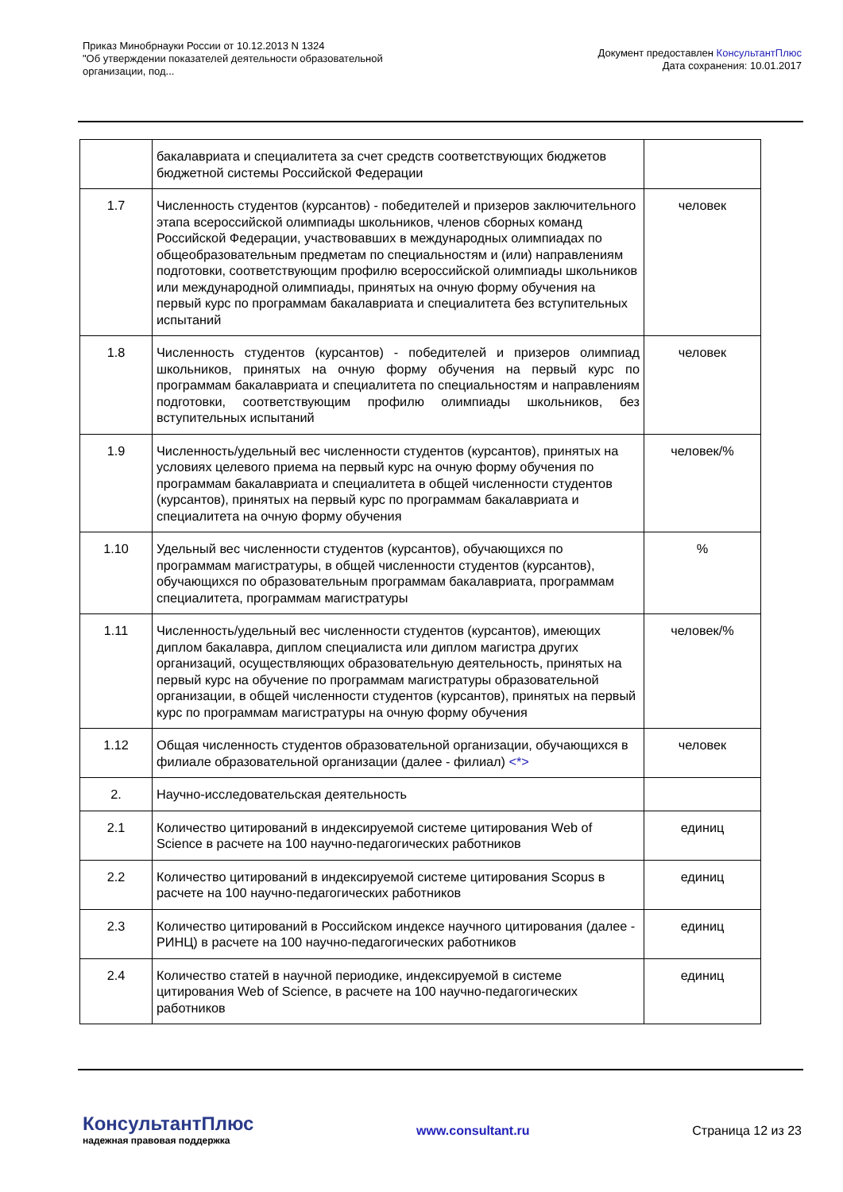Приказ Минобрнауки России от 10.12.2013 N 1324
"Об утверждении показателей деятельности образовательной
организации, под...
Документ предоставлен КонсультантПлюс
Дата сохранения: 10.01.2017
| | бакалавриата и специалитета за счет средств соответствующих бюджетов бюджетной системы Российской Федерации | |
| 1.7 | Численность студентов (курсантов) - победителей и призеров заключительного этапа всероссийской олимпиады школьников, членов сборных команд Российской Федерации, участвовавших в международных олимпиадах по общеобразовательным предметам по специальностям и (или) направлениям подготовки, соответствующим профилю всероссийской олимпиады школьников или международной олимпиады, принятых на очную форму обучения на первый курс по программам бакалавриата и специалитета без вступительных испытаний | человек |
| 1.8 | Численность студентов (курсантов) - победителей и призеров олимпиад школьников, принятых на очную форму обучения на первый курс по программам бакалавриата и специалитета по специальностям и направлениям подготовки, соответствующим профилю олимпиады школьников, без вступительных испытаний | человек |
| 1.9 | Численность/удельный вес численности студентов (курсантов), принятых на условиях целевого приема на первый курс на очную форму обучения по программам бакалавриата и специалитета в общей численности студентов (курсантов), принятых на первый курс по программам бакалавриата и специалитета на очную форму обучения | человек/% |
| 1.10 | Удельный вес численности студентов (курсантов), обучающихся по программам магистратуры, в общей численности студентов (курсантов), обучающихся по образовательным программам бакалавриата, программам специалитета, программам магистратуры | % |
| 1.11 | Численность/удельный вес численности студентов (курсантов), имеющих диплом бакалавра, диплом специалиста или диплом магистра других организаций, осуществляющих образовательную деятельность, принятых на первый курс на обучение по программам магистратуры образовательной организации, в общей численности студентов (курсантов), принятых на первый курс по программам магистратуры на очную форму обучения | человек/% |
| 1.12 | Общая численность студентов образовательной организации, обучающихся в филиале образовательной организации (далее - филиал) <*> | человек |
| 2. | Научно-исследовательская деятельность | |
| 2.1 | Количество цитирований в индексируемой системе цитирования Web of Science в расчете на 100 научно-педагогических работников | единиц |
| 2.2 | Количество цитирований в индексируемой системе цитирования Scopus в расчете на 100 научно-педагогических работников | единиц |
| 2.3 | Количество цитирований в Российском индексе научного цитирования (далее - РИНЦ) в расчете на 100 научно-педагогических работников | единиц |
| 2.4 | Количество статей в научной периодике, индексируемой в системе цитирования Web of Science, в расчете на 100 научно-педагогических работников | единиц |
КонсультантПлюс
надежная правовая поддержка
www.consultant.ru Страница 12 из 23